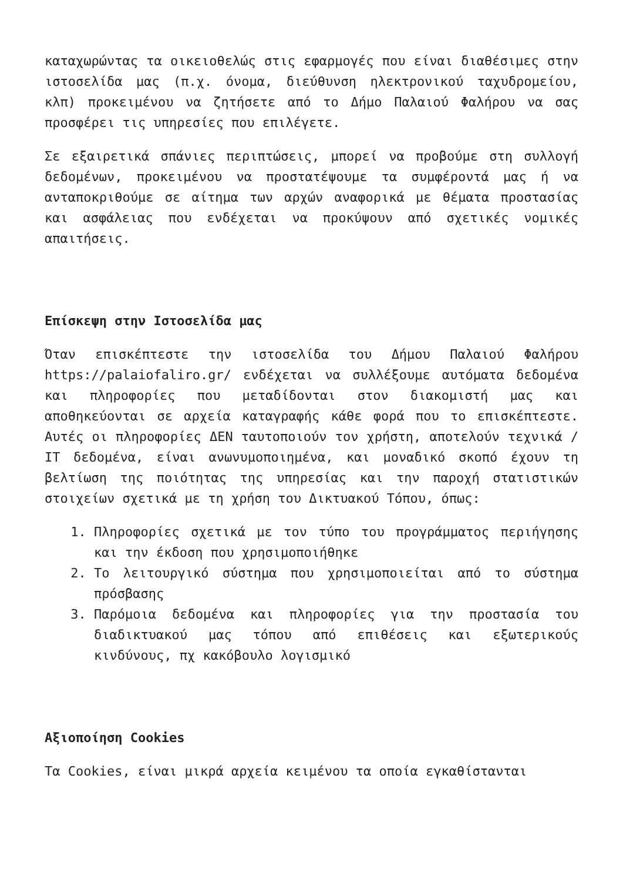καταχωρώντας τα οικειοθελώς στις εφαρμογές που είναι διαθέσιμες στην ιστοσελίδα μας (π.χ. όνομα, διεύθυνση ηλεκτρονικού ταχυδρομείου, κλπ) προκειμένου να ζητήσετε από το Δήμο Παλαιού Φαλήρου να σας προσφέρει τις υπηρεσίες που επιλέγετε.
Σε εξαιρετικά σπάνιες περιπτώσεις, μπορεί να προβούμε στη συλλογή δεδομένων, προκειμένου να προστατέψουμε τα συμφέροντά μας ή να ανταποκριθούμε σε αίτημα των αρχών αναφορικά με θέματα προστασίας και ασφάλειας που ενδέχεται να προκύψουν από σχετικές νομικές απαιτήσεις.
Επίσκεψη στην Ιστοσελίδα μας
Όταν επισκέπτεστε την ιστοσελίδα του Δήμου Παλαιού Φαλήρου https://palaiofaliro.gr/ ενδέχεται να συλλέξουμε αυτόματα δεδομένα και πληροφορίες που μεταδίδονται στον διακομιστή μας και αποθηκεύονται σε αρχεία καταγραφής κάθε φορά που το επισκέπτεστε. Αυτές οι πληροφορίες ΔΕΝ ταυτοποιούν τον χρήστη, αποτελούν τεχνικά / IT δεδομένα, είναι ανωνυμοποιημένα, και μοναδικό σκοπό έχουν τη βελτίωση της ποιότητας της υπηρεσίας και την παροχή στατιστικών στοιχείων σχετικά με τη χρήση του Δικτυακού Τόπου, όπως:
1. Πληροφορίες σχετικά με τον τύπο του προγράμματος περιήγησης και την έκδοση που χρησιμοποιήθηκε
2. Το λειτουργικό σύστημα που χρησιμοποιείται από το σύστημα πρόσβασης
3. Παρόμοια δεδομένα και πληροφορίες για την προστασία του διαδικτυακού μας τόπου από επιθέσεις και εξωτερικούς κινδύνους, πχ κακόβουλο λογισμικό
Αξιοποίηση Cookies
Τα Cookies, είναι μικρά αρχεία κειμένου τα οποία εγκαθίστανται